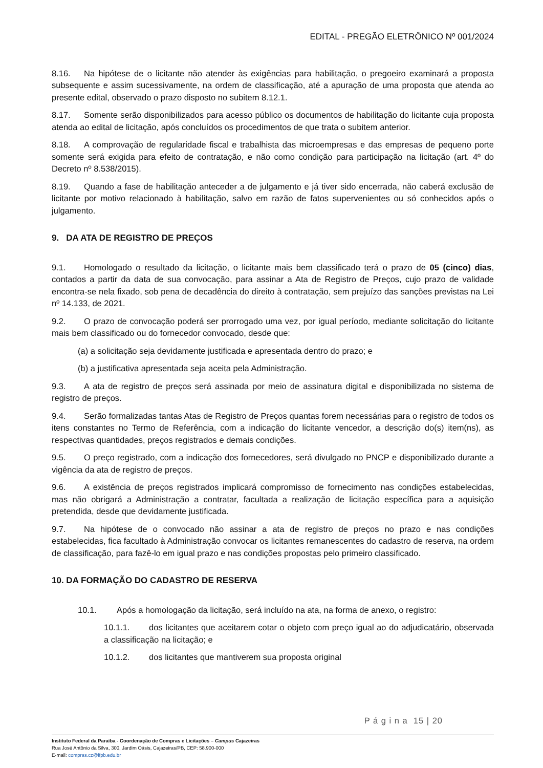EDITAL - PREGÃO ELETRÔNICO Nº 001/2024
8.16. Na hipótese de o licitante não atender às exigências para habilitação, o pregoeiro examinará a proposta subsequente e assim sucessivamente, na ordem de classificação, até a apuração de uma proposta que atenda ao presente edital, observado o prazo disposto no subitem 8.12.1.
8.17. Somente serão disponibilizados para acesso público os documentos de habilitação do licitante cuja proposta atenda ao edital de licitação, após concluídos os procedimentos de que trata o subitem anterior.
8.18. A comprovação de regularidade fiscal e trabalhista das microempresas e das empresas de pequeno porte somente será exigida para efeito de contratação, e não como condição para participação na licitação (art. 4º do Decreto nº 8.538/2015).
8.19. Quando a fase de habilitação anteceder a de julgamento e já tiver sido encerrada, não caberá exclusão de licitante por motivo relacionado à habilitação, salvo em razão de fatos supervenientes ou só conhecidos após o julgamento.
9. DA ATA DE REGISTRO DE PREÇOS
9.1. Homologado o resultado da licitação, o licitante mais bem classificado terá o prazo de 05 (cinco) dias, contados a partir da data de sua convocação, para assinar a Ata de Registro de Preços, cujo prazo de validade encontra-se nela fixado, sob pena de decadência do direito à contratação, sem prejuízo das sanções previstas na Lei nº 14.133, de 2021.
9.2. O prazo de convocação poderá ser prorrogado uma vez, por igual período, mediante solicitação do licitante mais bem classificado ou do fornecedor convocado, desde que:
(a) a solicitação seja devidamente justificada e apresentada dentro do prazo; e
(b) a justificativa apresentada seja aceita pela Administração.
9.3. A ata de registro de preços será assinada por meio de assinatura digital e disponibilizada no sistema de registro de preços.
9.4. Serão formalizadas tantas Atas de Registro de Preços quantas forem necessárias para o registro de todos os itens constantes no Termo de Referência, com a indicação do licitante vencedor, a descrição do(s) item(ns), as respectivas quantidades, preços registrados e demais condições.
9.5. O preço registrado, com a indicação dos fornecedores, será divulgado no PNCP e disponibilizado durante a vigência da ata de registro de preços.
9.6. A existência de preços registrados implicará compromisso de fornecimento nas condições estabelecidas, mas não obrigará a Administração a contratar, facultada a realização de licitação específica para a aquisição pretendida, desde que devidamente justificada.
9.7. Na hipótese de o convocado não assinar a ata de registro de preços no prazo e nas condições estabelecidas, fica facultado à Administração convocar os licitantes remanescentes do cadastro de reserva, na ordem de classificação, para fazê-lo em igual prazo e nas condições propostas pelo primeiro classificado.
10. DA FORMAÇÃO DO CADASTRO DE RESERVA
10.1. Após a homologação da licitação, será incluído na ata, na forma de anexo, o registro:
10.1.1. dos licitantes que aceitarem cotar o objeto com preço igual ao do adjudicatário, observada a classificação na licitação; e
10.1.2. dos licitantes que mantiverem sua proposta original
P á g i n a 15 | 20
Instituto Federal da Paraíba - Coordenação de Compras e Licitações – Campus Cajazeiras
Rua José Antônio da Silva, 300, Jardim Oásis, Cajazeiras/PB, CEP: 58.900-000
E-mail: compras.cz@ifpb.edu.br